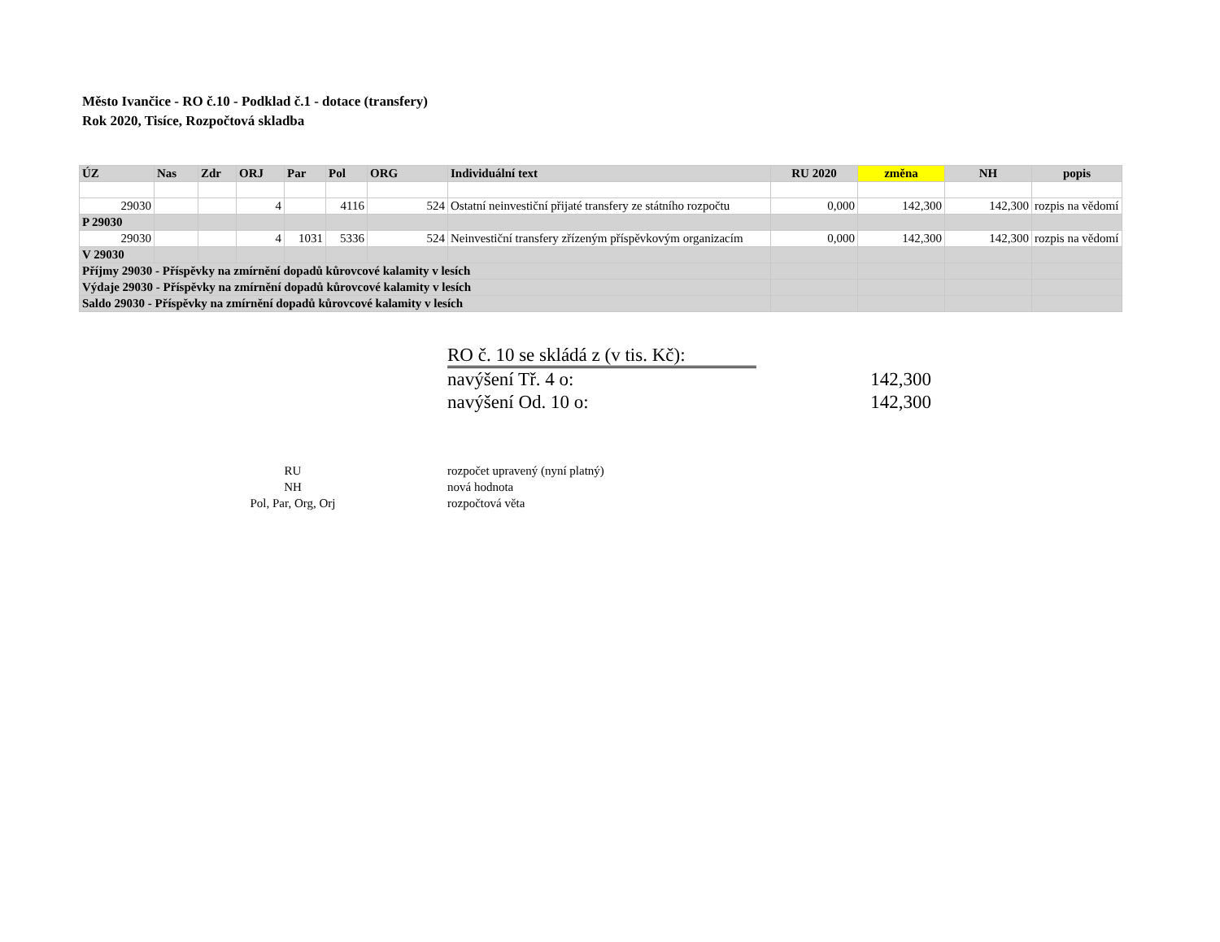Město Ivančice - RO č.10 - Podklad č.1 - dotace (transfery)
Rok 2020, Tisíce, Rozpočtová skladba
| ÚZ | Nas | Zdr | ORJ | Par | Pol | ORG | Individuální text | RU 2020 | změna | NH | popis |
| --- | --- | --- | --- | --- | --- | --- | --- | --- | --- | --- | --- |
| 29030 | | | 4 | | 4116 | 524 | Ostatní neinvestiční přijaté transfery ze státního rozpočtu | 0,000 | 142,300 | 142,300 | rozpis na vědomí |
| P 29030 | | | | | | | | | | | |
| 29030 | | | 4 | 1031 | 5336 | 524 | Neinvestiční transfery zřízeným příspěvkovým organizacím | 0,000 | 142,300 | 142,300 | rozpis na vědomí |
| V 29030 | | | | | | | | | | | |
| Příjmy 29030 - Příspěvky na zmírnění dopadů kůrovcové kalamity v lesích | | | | | | | | | | | |
| Výdaje 29030 - Příspěvky na zmírnění dopadů kůrovcové kalamity v lesích | | | | | | | | | | | |
| Saldo 29030 - Příspěvky na zmírnění dopadů kůrovcové kalamity v lesích | | | | | | | | | | | |
RO č. 10 se skládá z (v tis. Kč):
navýšení Tř. 4 o: 142,300
navýšení Od. 10 o: 142,300
RU rozpočet upravený (nyní platný)
NH nová hodnota
Pol, Par, Org, Orj rozpočtová věta